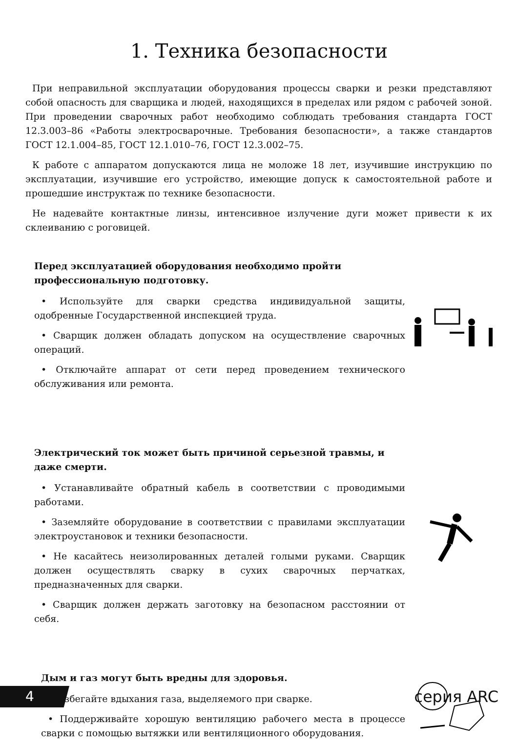1. Техника безопасности
При неправильной эксплуатации оборудования процессы сварки и резки представляют собой опасность для сварщика и людей, находящихся в пределах или рядом с рабочей зоной. При проведении сварочных работ необходимо соблюдать требования стандарта ГОСТ 12.3.003–86 «Работы электросварочные. Требования безопасности», а также стандартов ГОСТ 12.1.004–85, ГОСТ 12.1.010–76, ГОСТ 12.3.002–75.
К работе с аппаратом допускаются лица не моложе 18 лет, изучившие инструкцию по эксплуатации, изучившие его устройство, имеющие допуск к самостоятельной работе и прошедшие инструктаж по технике безопасности.
Не надевайте контактные линзы, интенсивное излучение дуги может привести к их склеиванию с роговицей.
Перед эксплуатацией оборудования необходимо пройти профессиональную подготовку.
• Используйте для сварки средства индивидуальной защиты, одобренные Государственной инспекцией труда.
• Сварщик должен обладать допуском на осуществление сварочных операций.
• Отключайте аппарат от сети перед проведением технического обслуживания или ремонта.
Электрический ток может быть причиной серьезной травмы, и даже смерти.
• Устанавливайте обратный кабель в соответствии с проводимыми работами.
• Заземляйте оборудование в соответствии с правилами эксплуатации электроустановок и техники безопасности.
• Не касайтесь неизолированных деталей голыми руками. Сварщик должен осуществлять сварку в сухих сварочных перчатках, предназначенных для сварки.
• Сварщик должен держать заготовку на безопасном расстоянии от себя.
Дым и газ могут быть вредны для здоровья.
• Избегайте вдыхания газа, выделяемого при сварке.
• Поддерживайте хорошую вентиляцию рабочего места в процессе сварки с помощью вытяжки или вентиляционного оборудования.
4
серия ARC